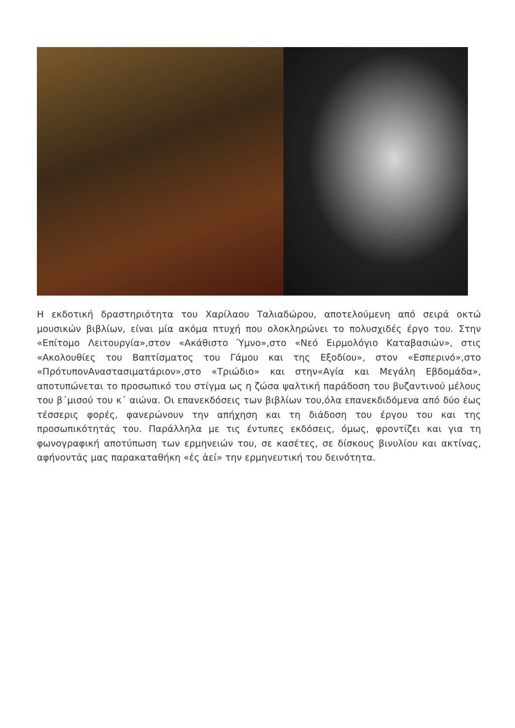Η εκδοτική δραστηριότητα του Χαρίλαου Ταλιαδώρου, αποτελούμενη από σειρά οκτώ μουσικών βιβλίων, είναι μία ακόμα πτυχή που ολοκληρώνει το πολυσχιδές έργο του. Στην «Επίτομο Λειτουργία»,στον «Ακάθιστο Ύμνο»,στο «Νεό Ειρμολόγιο Καταβασιών», στις «Ακολουθίες του Βαπτίσματος του Γάμου και της Εξοδίου», στον «Εσπερινό»,στο «ΠρότυπονΑναστασιματάριον»,στο «Τριώδιο» και στην«Αγία και Μεγάλη Εβδομάδα», αποτυπώνεται το προσωπικό του στίγμα ως η ζώσα ψαλτική παράδοση του βυζαντινού μέλους του β΄μισού του κ΄ αιώνα. Οι επανεκδόσεις των βιβλίων του,όλα επανεκδιδόμενα από δύο έως τέσσερις φορές, φανερώνουν την απήχηση και τη διάδοση του έργου του και της προσωπικότητάς του. Παράλληλα με τις έντυπες εκδόσεις, όμως, φροντίζει και για τη φωνογραφική αποτύπωση των ερμηνειών του, σε κασέτες, σε δίσκους βινυλίου και ακτίνας, αφήνοντάς μας παρακαταθήκη «ἐς ἀεί» την ερμηνευτική του δεινότητα.